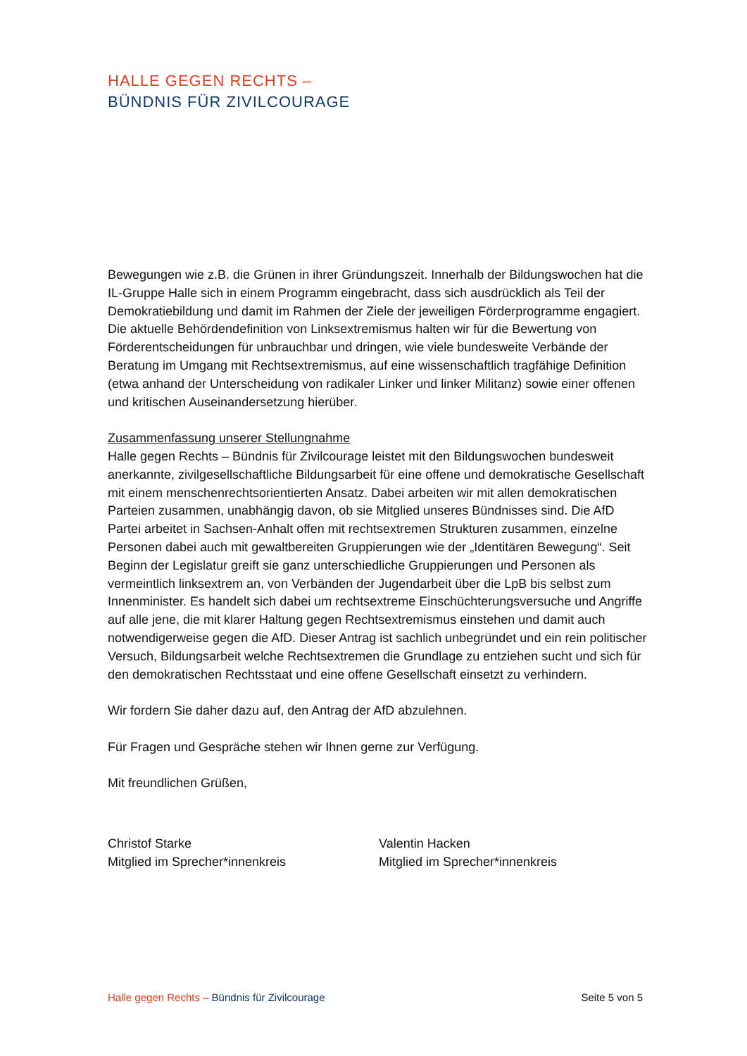HALLE GEGEN RECHTS –
BÜNDNIS FÜR ZIVILCOURAGE
Bewegungen wie z.B. die Grünen in ihrer Gründungszeit. Innerhalb der Bildungswochen hat die IL-Gruppe Halle sich in einem Programm eingebracht, dass sich ausdrücklich als Teil der Demokratiebildung und damit im Rahmen der Ziele der jeweiligen Förderprogramme engagiert. Die aktuelle Behördendefinition von Linksextremismus halten wir für die Bewertung von Förderentscheidungen für unbrauchbar und dringen, wie viele bundesweite Verbände der Beratung im Umgang mit Rechtsextremismus, auf eine wissenschaftlich tragfähige Definition (etwa anhand der Unterscheidung von radikaler Linker und linker Militanz) sowie einer offenen und kritischen Auseinandersetzung hierüber.
Zusammenfassung unserer Stellungnahme
Halle gegen Rechts – Bündnis für Zivilcourage leistet mit den Bildungswochen bundesweit anerkannte, zivilgesellschaftliche Bildungsarbeit für eine offene und demokratische Gesellschaft mit einem menschenrechtsorientierten Ansatz. Dabei arbeiten wir mit allen demokratischen Parteien zusammen, unabhängig davon, ob sie Mitglied unseres Bündnisses sind. Die AfD Partei arbeitet in Sachsen-Anhalt offen mit rechtsextremen Strukturen zusammen, einzelne Personen dabei auch mit gewaltbereiten Gruppierungen wie der „Identitären Bewegung“. Seit Beginn der Legislatur greift sie ganz unterschiedliche Gruppierungen und Personen als vermeintlich linksextrem an, von Verbänden der Jugendarbeit über die LpB bis selbst zum Innenminister. Es handelt sich dabei um rechtsextreme Einschüchterungsversuche und Angriffe auf alle jene, die mit klarer Haltung gegen Rechtsextremismus einstehen und damit auch notwendigerweise gegen die AfD. Dieser Antrag ist sachlich unbegründet und ein rein politischer Versuch, Bildungsarbeit welche Rechtsextremen die Grundlage zu entziehen sucht und sich für den demokratischen Rechtsstaat und eine offene Gesellschaft einsetzt zu verhindern.
Wir fordern Sie daher dazu auf, den Antrag der AfD abzulehnen.
Für Fragen und Gespräche stehen wir Ihnen gerne zur Verfügung.
Mit freundlichen Grüßen,
Christof Starke
Mitglied im Sprecher*innenkreis
Valentin Hacken
Mitglied im Sprecher*innenkreis
Halle gegen Rechts – Bündnis für Zivilcourage Seite 5 von 5